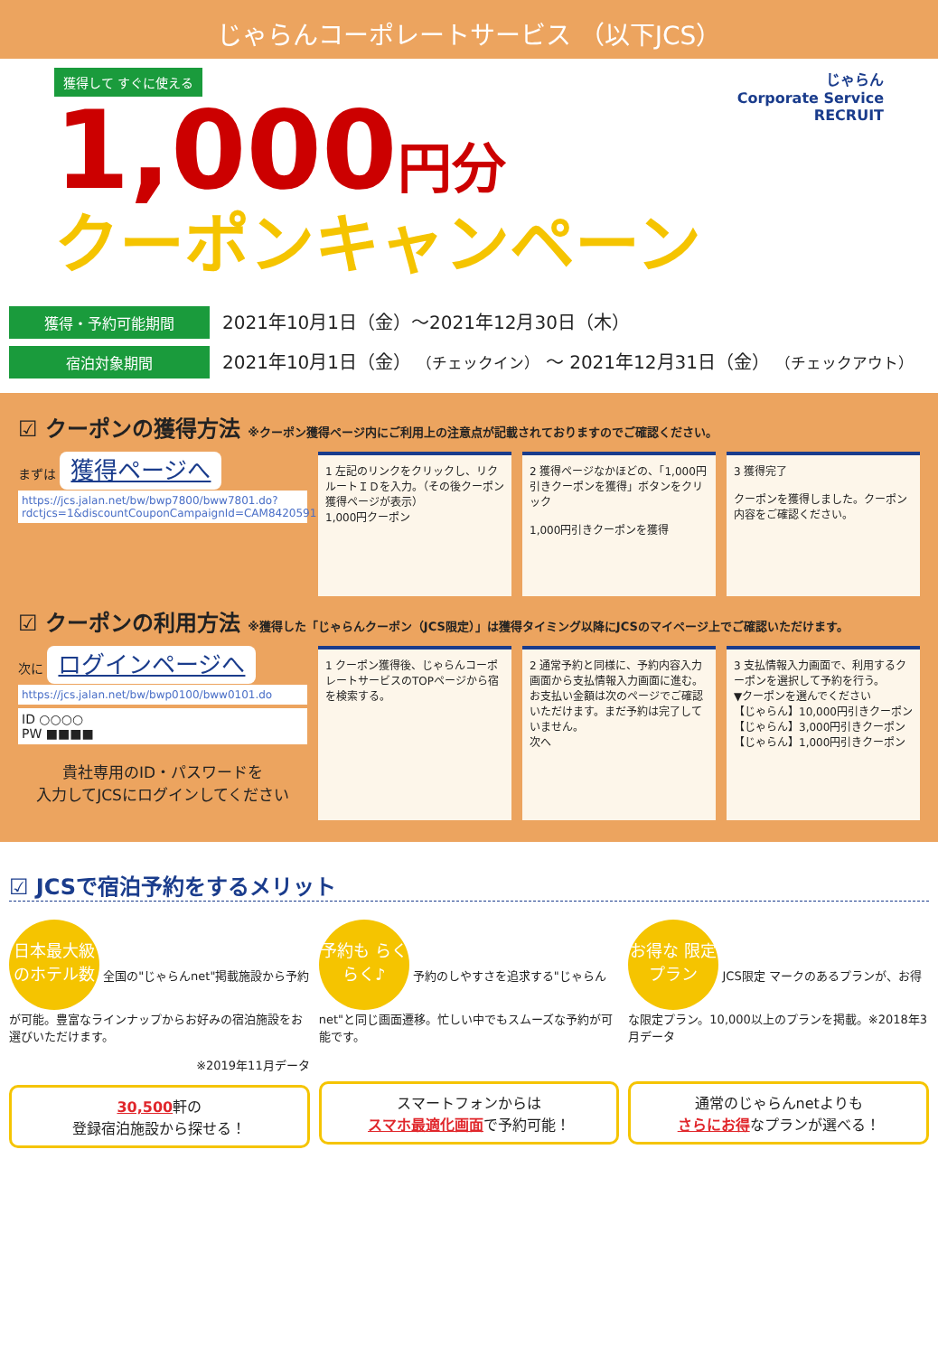じゃらんコーポレートサービス （以下JCS）
じゃらん
Corporate Service
RECRUIT
獲得して すぐに使える
1,000円分
クーポンキャンペーン
獲得・予約可能期間 2021年10月1日（金）～2021年12月30日（木）
宿泊対象期間 2021年10月1日（金） （チェックイン） ～ 2021年12月31日（金） （チェックアウト）
☑ クーポンの獲得方法 ※クーポン獲得ページ内にご利用上の注意点が記載されておりますのでご確認ください。
まずは 獲得ページへ
https://jcs.jalan.net/bw/bwp7800/bww7801.do?rdctjcs=1&discountCouponCampaignId=CAM8420591
1 左記のリンクをクリックし、リクルートＩＤを入力。（その後クーポン獲得ページが表示）
1,000円クーポン
2 獲得ページなかほどの、「1,000円引きクーポンを獲得」ボタンをクリック
1,000円引きクーポンを獲得
3 獲得完了
クーポンを獲得しました。クーポン内容をご確認ください。
☑ クーポンの利用方法 ※獲得した「じゃらんクーポン（JCS限定）」は獲得タイミング以降にJCSのマイページ上でご確認いただけます。
次に ログインページへ
https://jcs.jalan.net/bw/bwp0100/bww0101.do
ID ○○○○
PW ■■■■
貴社専用のID・パスワードを
入力してJCSにログインしてください
1 クーポン獲得後、じゃらんコーポレートサービスのTOPページから宿を検索する。
2 通常予約と同様に、予約内容入力画面から支払情報入力画面に進む。
お支払い金額は次のページでご確認いただけます。まだ予約は完了していません。
次へ
3 支払情報入力画面で、利用するクーポンを選択して予約を行う。
▼クーポンを選んでください
【じゃらん】10,000円引きクーポン
【じゃらん】3,000円引きクーポン
【じゃらん】1,000円引きクーポン
☑ JCSで宿泊予約をするメリット
日本最大級のホテル数 全国の"じゃらんnet"掲載施設から予約が可能。豊富なラインナップからお好みの宿泊施設をお選びいただけます。
※2019年11月データ
30,500軒の
登録宿泊施設から探せる！
予約も らくらく♪ 予約のしやすさを追求する"じゃらんnet"と同じ画面遷移。忙しい中でもスムーズな予約が可能です。
スマートフォンからは
スマホ最適化画面で予約可能！
お得な 限定プラン JCS限定 マークのあるプランが、お得な限定プラン。10,000以上のプランを掲載。※2018年3月データ
通常のじゃらんnetよりも
さらにお得なプランが選べる！